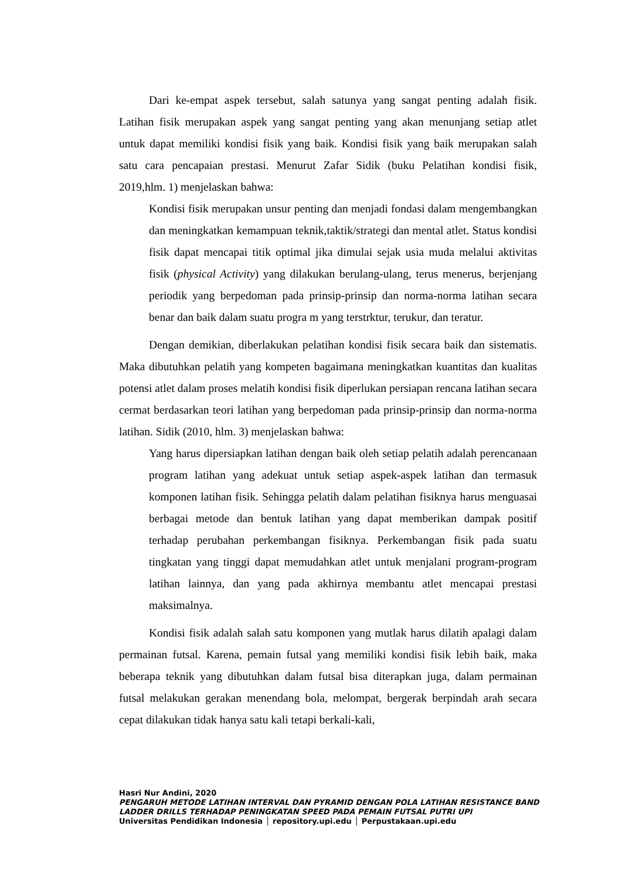Dari ke-empat aspek tersebut, salah satunya yang sangat penting adalah fisik. Latihan fisik merupakan aspek yang sangat penting yang akan menunjang setiap atlet untuk dapat memiliki kondisi fisik yang baik. Kondisi fisik yang baik merupakan salah satu cara pencapaian prestasi. Menurut Zafar Sidik (buku Pelatihan kondisi fisik, 2019,hlm. 1) menjelaskan bahwa:
Kondisi fisik merupakan unsur penting dan menjadi fondasi dalam mengembangkan dan meningkatkan kemampuan teknik,taktik/strategi dan mental atlet. Status kondisi fisik dapat mencapai titik optimal jika dimulai sejak usia muda melalui aktivitas fisik (physical Activity) yang dilakukan berulang-ulang, terus menerus, berjenjang periodik yang berpedoman pada prinsip-prinsip dan norma-norma latihan secara benar dan baik dalam suatu progra m yang terstrktur, terukur, dan teratur.
Dengan demikian, diberlakukan pelatihan kondisi fisik secara baik dan sistematis. Maka dibutuhkan pelatih yang kompeten bagaimana meningkatkan kuantitas dan kualitas potensi atlet dalam proses melatih kondisi fisik diperlukan persiapan rencana latihan secara cermat berdasarkan teori latihan yang berpedoman pada prinsip-prinsip dan norma-norma latihan. Sidik (2010, hlm. 3) menjelaskan bahwa:
Yang harus dipersiapkan latihan dengan baik oleh setiap pelatih adalah perencanaan program latihan yang adekuat untuk setiap aspek-aspek latihan dan termasuk komponen latihan fisik. Sehingga pelatih dalam pelatihan fisiknya harus menguasai berbagai metode dan bentuk latihan yang dapat memberikan dampak positif terhadap perubahan perkembangan fisiknya. Perkembangan fisik pada suatu tingkatan yang tinggi dapat memudahkan atlet untuk menjalani program-program latihan lainnya, dan yang pada akhirnya membantu atlet mencapai prestasi maksimalnya.
Kondisi fisik adalah salah satu komponen yang mutlak harus dilatih apalagi dalam permainan futsal. Karena, pemain futsal yang memiliki kondisi fisik lebih baik, maka beberapa teknik yang dibutuhkan dalam futsal bisa diterapkan juga, dalam permainan futsal melakukan gerakan menendang bola, melompat, bergerak berpindah arah secara cepat dilakukan tidak hanya satu kali tetapi berkali-kali,
Hasri Nur Andini, 2020
PENGARUH METODE LATIHAN INTERVAL DAN PYRAMID DENGAN POLA LATIHAN RESISTANCE BAND LADDER DRILLS TERHADAP PENINGKATAN SPEED PADA PEMAIN FUTSAL PUTRI UPI
Universitas Pendidikan Indonesia │ repository.upi.edu │ Perpustakaan.upi.edu